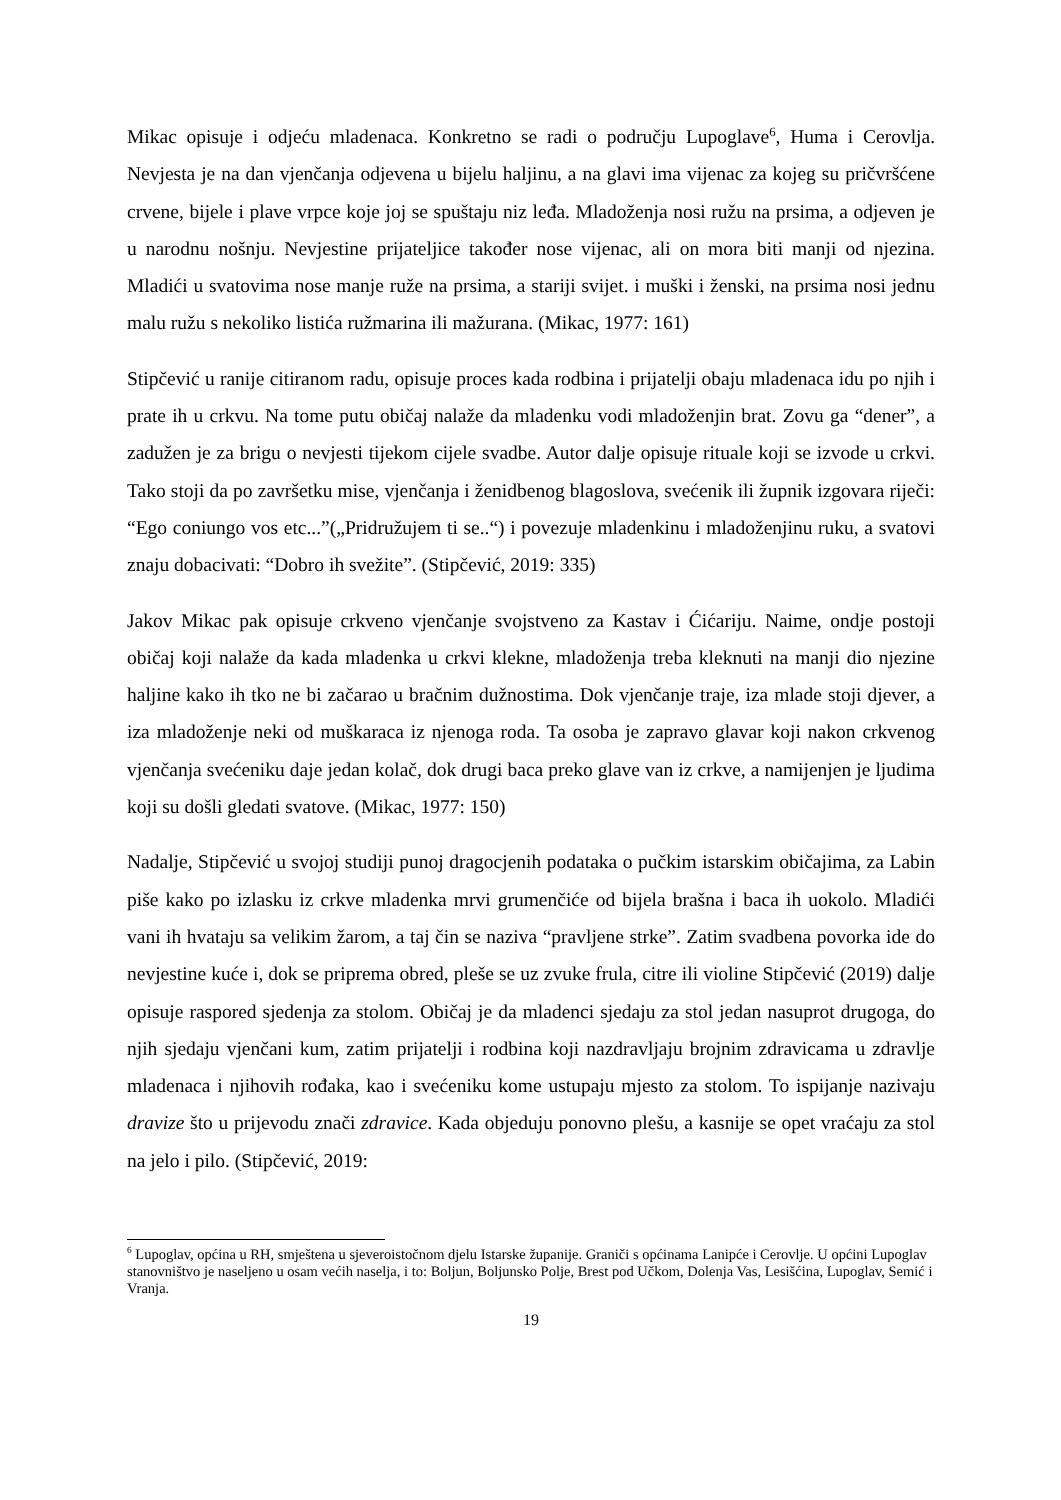Mikac opisuje i odjeću mladenaca. Konkretno se radi o području Lupoglave<sup>6</sup>, Huma i Cerovlja. Nevjesta je na dan vjenčanja odjevena u bijelu haljinu, a na glavi ima vijenac za kojeg su pričvršćene crvene, bijele i plave vrpce koje joj se spuštaju niz leđa. Mladoženja nosi ružu na prsima, a odjeven je u narodnu nošnju. Nevjestine prijateljice također nose vijenac, ali on mora biti manji od njezina. Mladići u svatovima nose manje ruže na prsima, a stariji svijet. i muški i ženski, na prsima nosi jednu malu ružu s nekoliko listića ružmarina ili mažurana. (Mikac, 1977: 161)
Stipčević u ranije citiranom radu, opisuje proces kada rodbina i prijatelji obaju mladenaca idu po njih i prate ih u crkvu. Na tome putu običaj nalaže da mladenku vodi mladoženjin brat. Zovu ga “dener”, a zadužen je za brigu o nevjesti tijekom cijele svadbe. Autor dalje opisuje rituale koji se izvode u crkvi. Tako stoji da po završetku mise, vjenčanja i ženidbenog blagoslova, svećenik ili župnik izgovara riječi: “Ego coniungo vos etc...”(„Pridružujem ti se..“) i povezuje mladenkinu i mladoženjinu ruku, a svatovi znaju dobacivati: “Dobro ih svežite”. (Stipčević, 2019: 335)
Jakov Mikac pak opisuje crkveno vjenčanje svojstveno za Kastav i Ćićariju. Naime, ondje postoji običaj koji nalaže da kada mladenka u crkvi klekne, mladoženja treba kleknuti na manji dio njezine haljine kako ih tko ne bi začarao u bračnim dužnostima. Dok vjenčanje traje, iza mlade stoji djever, a iza mladoženje neki od muškaraca iz njenoga roda. Ta osoba je zapravo glavar koji nakon crkvenog vjenčanja svećeniku daje jedan kolač, dok drugi baca preko glave van iz crkve, a namijenjen je ljudima koji su došli gledati svatove. (Mikac, 1977: 150)
Nadalje, Stipčević u svojoj studiji punoj dragocjenih podataka o pučkim istarskim običajima, za Labin piše kako po izlasku iz crkve mladenka mrvi grumenčiće od bijela brašna i baca ih uokolo. Mladići vani ih hvataju sa velikim žarom, a taj čin se naziva “pravljene strke”. Zatim svadbena povorka ide do nevjestine kuće i, dok se priprema obred, pleše se uz zvuke frula, citre ili violine Stipčević (2019) dalje opisuje raspored sjedenja za stolom. Običaj je da mladenci sjedaju za stol jedan nasuprot drugoga, do njih sjedaju vjenčani kum, zatim prijatelji i rodbina koji nazdravljaju brojnim zdravicama u zdravlje mladenaca i njihovih rođaka, kao i svećeniku kome ustupaju mjesto za stolom. To ispijanje nazivaju dravize što u prijevodu znači zdravice. Kada objeduju ponovno plešu, a kasnije se opet vraćaju za stol na jelo i pilo. (Stipčević, 2019:
<sup>6</sup> Lupoglav, općina u RH, smještena u sjeveroistočnom djelu Istarske županije. Graniči s općinama Lanipće i Cerovlje. U općini Lupoglav stanovništvo je naseljeno u osam većih naselja, i to: Boljun, Boljunsko Polje, Brest pod Učkom, Dolenja Vas, Lesišćina, Lupoglav, Semić i Vranja.
19